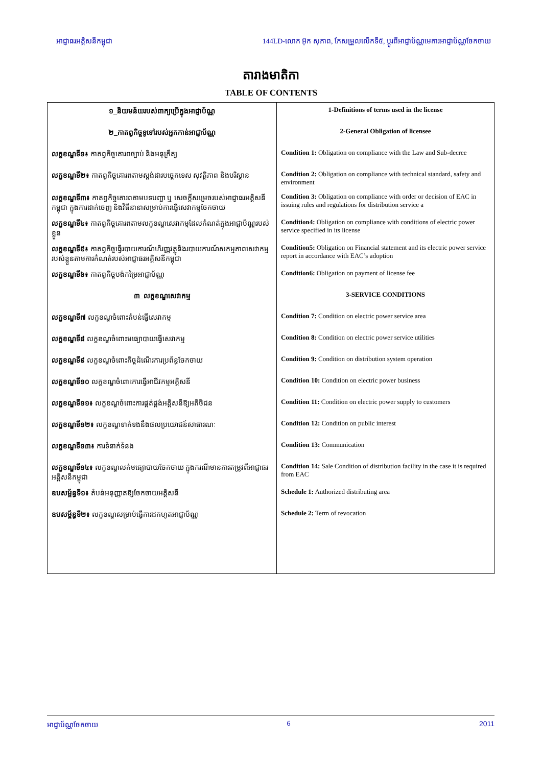អាជ្ញាធរអគ្គិសនីកម្ពុជា 144LD-លោក អ៊ុក សុភាព, កែសម្រួលលើកទី៥, ប្តូរពីអាជ្ញាប័ណ្ណមេការអាជ្ញាប័ណ្ណចែកចាយ
តារាងមាតិកា
TABLE OF CONTENTS
| ១_និយមន័យរបស់ពាក្យប្រើក្នុងអាជ្ញាប័ណ្ណ | 1-Definitions of terms used in the license |
| ២_កាតព្វកិច្ចទូទៅរបស់អ្នកកាន់អាជ្ញាប័ណ្ណ | 2-General Obligation of licensee |
| លក្ខខណ្ឌទី១៖ កាតព្វកិច្ចគោរពច្បាប់ និងអនុក្រឹត្យ | Condition 1: Obligation on compliance with the Law and Sub-decree |
| លក្ខខណ្ឌទី២៖ កាតព្វកិច្ចគោរពតាមស្តង់ដារបច្ចេកទេស សុវត្ថិភាព និងបរិស្ថាន | Condition 2: Obligation on compliance with technical standard, safety and environment |
| លក្ខខណ្ឌទី៣៖ កាតព្វកិច្ចគោរពតាមបទបញ្ជា ឬ សេចក្តីសម្រេចរបស់អាជ្ញាធរអគ្គិសនីកម្ពុជា ក្នុងការដាក់ចេញ និងវិធីនានាសម្រាប់ការធ្វើសេវាកម្មចែកចាយ | Condition 3: Obligation on compliance with order or decision of EAC in issuing rules and regulations for distribution service a |
| លក្ខខណ្ឌទី៤៖ កាតព្វកិច្ចគោរពតាមលក្ខខណ្ឌសេវាកម្មដែលកំណត់ក្នុងអាជ្ញាប័ណ្ណរបស់ខ្លួន | Condition4: Obligation on compliance with conditions of electric power service specified in its license |
| លក្ខខណ្ឌទី៥៖ កាតព្វកិច្ចធ្វើរបាយការណ៍ហិរញ្ញវត្ថុនិងរបាយការណ៍សកម្មភាពសេវាកម្មរបស់ខ្លួនតាមការកំណត់របស់អាជ្ញាធរអគ្គិសនីកម្ពុជា | Condition5: Obligation on Financial statement and its electric power service report in accordance with EAC’s adoption |
| លក្ខខណ្ឌទី៦៖ កាតព្វកិច្ចបង់កម្រៃអាជ្ញាប័ណ្ណ | Condition6: Obligation on payment of license fee |
| ៣_លក្ខខណ្ឌសេវាកម្ម | 3-SERVICE CONDITIONS |
| លក្ខខណ្ឌទី៧ លក្ខខណ្ឌចំពោះតំបន់ធ្វើសេវាកម្ម | Condition 7: Condition on electric power service area |
| លក្ខខណ្ឌទី៨ លក្ខខណ្ឌចំពោះមធ្យោបាយធ្វើសេវាកម្ម | Condition 8: Condition on electric power service utilities |
| លក្ខខណ្ឌទី៩ លក្ខខណ្ឌចំពោះកិច្ចដំណើរការប្រព័ន្ធចែកចាយ | Condition 9: Condition on distribution system operation |
| លក្ខខណ្ឌទី១០ លក្ខខណ្ឌចំពោះការធ្វើអាជីវកម្មអគ្គិសនី | Condition 10: Condition on electric power business |
| លក្ខខណ្ឌទី១១៖ លក្ខខណ្ឌចំពោះការផ្គត់ផ្គង់អគ្គិសនីឱ្យអតិថិជន | Condition 11: Condition on electric power supply to customers |
| លក្ខខណ្ឌទី១២៖ លក្ខខណ្ឌទាក់ទងនឹងផលប្រយោជន៍សាធារណៈ | Condition 12: Condition on public interest |
| លក្ខខណ្ឌទី១៣៖ ការទំនាក់ទំនង | Condition 13: Communication |
| លក្ខខណ្ឌទី១៤៖ លក្ខខណ្ឌលក់មធ្យោបាយចែកចាយ ក្នុងករណីមានការតម្រូវពីអាជ្ញាធរអគ្គិសនីកម្ពុជា | Condition 14: Sale Condition of distribution facility in the case it is required from EAC |
| ឧបសម្ព័ន្ធទី១៖ តំបន់អនុញ្ញាតឱ្យចែកចាយអគ្គិសនី | Schedule 1: Authorized distributing area |
| ឧបសម្ព័ន្ធទី២៖ លក្ខខណ្ឌសម្រាប់ធ្វើការដកហូតអាជ្ញាប័ណ្ណ | Schedule 2: Term of revocation |
អាជ្ញាប័ណ្ណចែកចាយ 6 2011